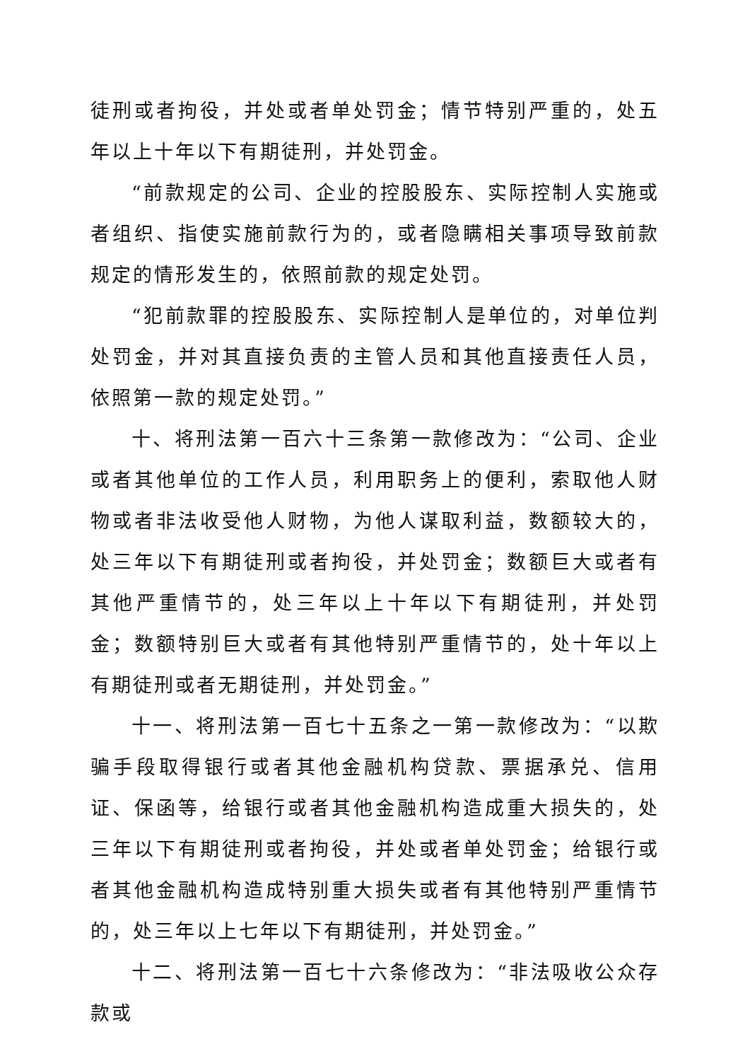徒刑或者拘役，并处或者单处罚金；情节特别严重的，处五年以上十年以下有期徒刑，并处罚金。
“前款规定的公司、企业的控股股东、实际控制人实施或者组织、指使实施前款行为的，或者隐瞒相关事项导致前款规定的情形发生的，依照前款的规定处罚。
“犯前款罪的控股股东、实际控制人是单位的，对单位判处罚金，并对其直接负责的主管人员和其他直接责任人员，依照第一款的规定处罚。”
十、将刑法第一百六十三条第一款修改为：“公司、企业或者其他单位的工作人员，利用职务上的便利，索取他人财物或者非法收受他人财物，为他人谋取利益，数额较大的，处三年以下有期徒刑或者拘役，并处罚金；数额巨大或者有其他严重情节的，处三年以上十年以下有期徒刑，并处罚金；数额特别巨大或者有其他特别严重情节的，处十年以上有期徒刑或者无期徒刑，并处罚金。”
十一、将刑法第一百七十五条之一第一款修改为：“以欺骗手段取得银行或者其他金融机构贷款、票据承兑、信用证、保函等，给银行或者其他金融机构造成重大损失的，处三年以下有期徒刑或者拘役，并处或者单处罚金；给银行或者其他金融机构造成特别重大损失或者有其他特别严重情节的，处三年以上七年以下有期徒刑，并处罚金。”
十二、将刑法第一百七十六条修改为：“非法吸收公众存款或